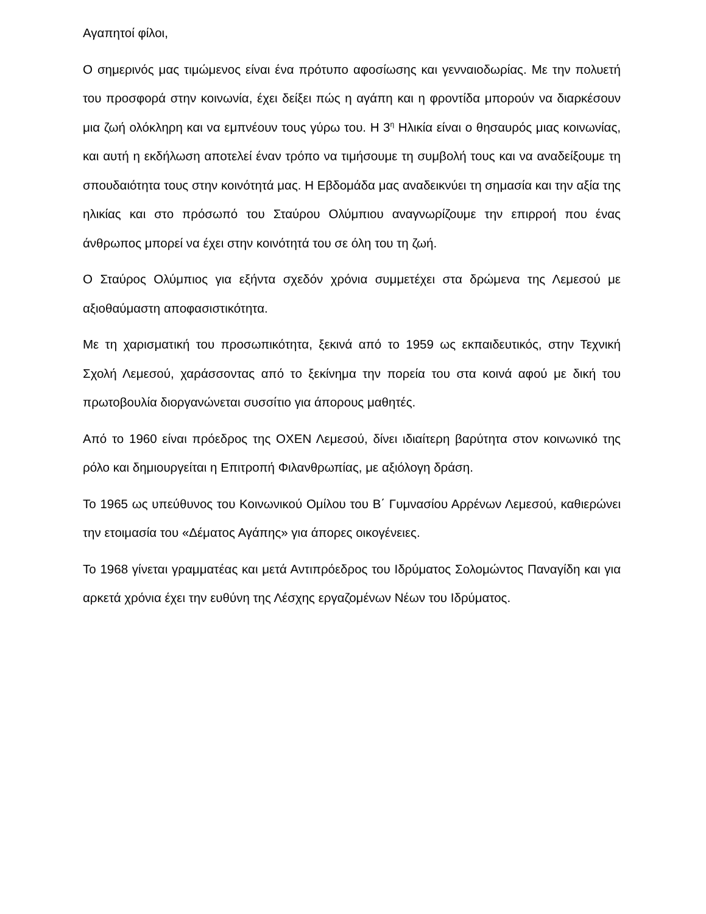Αγαπητοί φίλοι,
Ο σημερινός μας τιμώμενος είναι ένα πρότυπο αφοσίωσης και γενναιοδωρίας. Με την πολυετή του προσφορά στην κοινωνία, έχει δείξει πώς η αγάπη και η φροντίδα μπορούν να διαρκέσουν μια ζωή ολόκληρη και να εμπνέουν τους γύρω του. Η 3<sup>η</sup> Ηλικία είναι ο θησαυρός μιας κοινωνίας, και αυτή η εκδήλωση αποτελεί έναν τρόπο να τιμήσουμε τη συμβολή τους και να αναδείξουμε τη σπουδαιότητα τους στην κοινότητά μας. Η Εβδομάδα μας αναδεικνύει τη σημασία και την αξία της ηλικίας και στο πρόσωπό του Σταύρου Ολύμπιου αναγνωρίζουμε την επιρροή που ένας άνθρωπος μπορεί να έχει στην κοινότητά του σε όλη του τη ζωή.
Ο Σταύρος Ολύμπιος για εξήντα σχεδόν χρόνια συμμετέχει στα δρώμενα της Λεμεσού με αξιοθαύμαστη αποφασιστικότητα.
Με τη χαρισματική του προσωπικότητα, ξεκινά από το 1959 ως εκπαιδευτικός, στην Τεχνική Σχολή Λεμεσού, χαράσσοντας από το ξεκίνημα την πορεία του στα κοινά αφού με δική του πρωτοβουλία διοργανώνεται συσσίτιο για άπορους μαθητές.
Από το 1960 είναι πρόεδρος της ΟΧΕΝ Λεμεσού, δίνει ιδιαίτερη βαρύτητα στον κοινωνικό της ρόλο και δημιουργείται η Επιτροπή Φιλανθρωπίας, με αξιόλογη δράση.
Το 1965 ως υπεύθυνος του Κοινωνικού Ομίλου του Β΄ Γυμνασίου Αρρένων Λεμεσού, καθιερώνει την ετοιμασία του «Δέματος Αγάπης» για άπορες οικογένειες.
Το 1968 γίνεται γραμματέας και μετά Αντιπρόεδρος του Ιδρύματος Σολομώντος Παναγίδη και για αρκετά χρόνια έχει την ευθύνη της Λέσχης εργαζομένων Νέων του Ιδρύματος.